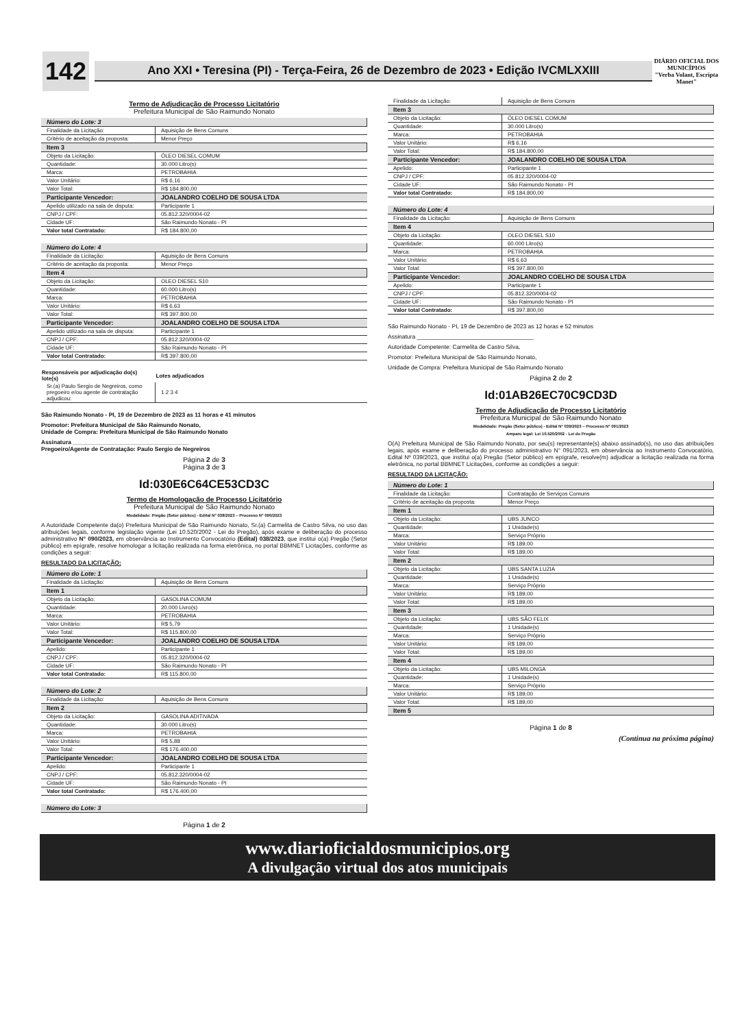142
Ano XXI • Teresina (PI) - Terça-Feira, 26 de Dezembro de 2023 • Edição IVCMLXXIII
DIÁRIO OFICIAL DOS MUNICÍPIOS
"Verba Volant, Escripta Manet"
Termo de Adjudicação de Processo Licitatório
Prefeitura Municipal de São Raimundo Nonato
| Número do Lote: 3 | |
| Finalidade da Licitação: | Aquisição de Bens Comuns |
| Critério de aceitação da proposta: | Menor Preço |
| Item 3 | |
| Objeto da Licitação: | ÓLEO DIESEL COMUM |
| Quantidade: | 30.000 Litro(s) |
| Marca: | PETROBAHIA |
| Valor Unitário: | R$ 6,16 |
| Valor Total: | R$ 184.800,00 |
| Participante Vencedor: | JOALANDRO COELHO DE SOUSA LTDA |
| Apelido utilizado na sala de disputa: | Participante 1 |
| CNPJ / CPF: | 05.812.320/0004-02 |
| Cidade UF: | São Raimundo Nonato - PI |
| Valor total Contratado: | R$ 184.800,00 |
| Número do Lote: 4 | |
| Finalidade da Licitação: | Aquisição de Bens Comuns |
| Critério de aceitação da proposta: | Menor Preço |
| Item 4 | |
| Objeto da Licitação: | OLEO DIESEL S10 |
| Quantidade: | 60.000 Litro(s) |
| Marca: | PETROBAHIA |
| Valor Unitário: | R$ 6,63 |
| Valor Total: | R$ 397.800,00 |
| Participante Vencedor: | JOALANDRO COELHO DE SOUSA LTDA |
| Apelido utilizado na sala de disputa: | Participante 1 |
| CNPJ / CPF: | 05.812.320/0004-02 |
| Cidade UF: | São Raimundo Nonato - PI |
| Valor total Contratado: | R$ 397.800,00 |
| Responsáveis por adjudicação do(s) lote(s) | Lotes adjudicados |
| --- | --- |
| Sr.(a) Paulo Sergio de Negreiros, como pregoeiro e/ou agente de contratação adjudicou: | 1 2 3 4 |
São Raimundo Nonato - PI, 19 de Dezembro de 2023 as 11 horas e 41 minutos
Promotor: Prefeitura Municipal de São Raimundo Nonato,
Unidade de Compra: Prefeitura Municipal de São Raimundo Nonato
Assinatura ____________________________________
Pregoeiro/Agente de Contratação: Paulo Sergio de Negreiros
Página 2 de 3
Página 3 de 3
Id:030E6C64CE53CD3C
Termo de Homologação de Processo Licitatório
Prefeitura Municipal de São Raimundo Nonato
Modalidade: Pregão (Setor público) - Edital N° 038/2023 – Processo N° 090/2023
A Autoridade Competente da(o) Prefeitura Municipal de São Raimundo Nonato, Sr.(a) Carmelita de Castro Silva, no uso das atribuições legais, conforme legislação vigente (Lei 10.520/2002 - Lei do Pregão), após exame e deliberação do processo administrativo N° 090/2023, em observância ao Instrumento Convocatório (Edital) 038/2023, que institui o(a) Pregão (Setor público) em epígrafe, resolve homologar a licitação realizada na forma eletrônica, no portal BBMNET Licitações, conforme as condições a seguir:
RESULTADO DA LICITAÇÃO:
| Número do Lote: 1 | |
| Finalidade da Licitação: | Aquisição de Bens Comuns |
| Item 1 | |
| Objeto da Licitação: | GASOLINA COMUM |
| Quantidade: | 20.000 Livro(s) |
| Marca: | PETROBAHIA |
| Valor Unitário: | R$ 5,79 |
| Valor Total: | R$ 115.800,00 |
| Participante Vencedor: | JOALANDRO COELHO DE SOUSA LTDA |
| Apelido: | Participante 1 |
| CNPJ / CPF: | 05.812.320/0004-02 |
| Cidade UF: | São Raimundo Nonato - PI |
| Valor total Contratado: | R$ 115.800,00 |
| Número do Lote: 2 | |
| Finalidade da Licitação: | Aquisição de Bens Comuns |
| Item 2 | |
| Objeto da Licitação: | GASOLINA ADITIVADA |
| Quantidade: | 30.000 Litro(s) |
| Marca: | PETROBAHIA |
| Valor Unitário: | R$ 5,88 |
| Valor Total: | R$ 176.400,00 |
| Participante Vencedor: | JOALANDRO COELHO DE SOUSA LTDA |
| Apelido: | Participante 1 |
| CNPJ / CPF: | 05.812.320/0004-02 |
| Cidade UF: | São Raimundo Nonato - PI |
| Valor total Contratado: | R$ 176.400,00 |
| Número do Lote: 3 |
Página 1 de 2
| Finalidade da Licitação: | Aquisição de Bens Comuns |
| Item 3 | |
| Objeto da Licitação: | ÓLEO DIESEL COMUM |
| Quantidade: | 30.000 Litro(s) |
| Marca: | PETROBAHIA |
| Valor Unitário: | R$ 6,16 |
| Valor Total: | R$ 184.800,00 |
| Participante Vencedor: | JOALANDRO COELHO DE SOUSA LTDA |
| Apelido: | Participante 1 |
| CNPJ / CPF: | 05.812.320/0004-02 |
| Cidade UF: | São Raimundo Nonato - PI |
| Valor total Contratado: | R$ 184.800,00 |
| Número do Lote: 4 | |
| Finalidade da Licitação: | Aquisição de Bens Comuns |
| Item 4 | |
| Objeto da Licitação: | OLEO DIESEL S10 |
| Quantidade: | 60.000 Litro(s) |
| Marca: | PETROBAHIA |
| Valor Unitário: | R$ 6,63 |
| Valor Total: | R$ 397.800,00 |
| Participante Vencedor: | JOALANDRO COELHO DE SOUSA LTDA |
| Apelido: | Participante 1 |
| CNPJ / CPF: | 05.812.320/0004-02 |
| Cidade UF: | São Raimundo Nonato - PI |
| Valor total Contratado: | R$ 397.800,00 |
São Raimundo Nonato - PI, 19 de Dezembro de 2023 as 12 horas e 52 minutos
Assinatura ____________________________________
Autoridade Competente: Carmelita de Castro Silva,
Promotor: Prefeitura Municipal de São Raimundo Nonato,
Unidade de Compra: Prefeitura Municipal de São Raimundo Nonato
Página 2 de 2
Id:01AB26EC70C9CD3D
Termo de Adjudicação de Processo Licitatório
Prefeitura Municipal de São Raimundo Nonato
Modalidade: Pregão (Setor público) - Edital N° 039/2023 – Processo N° 091/2023
Amparo legal: Lei 10.520/2002 - Lei do Pregão
O(A) Prefeitura Municipal de São Raimundo Nonato, por seu(s) representante(s) abaixo assinado(s), no uso das atribuições legais, após exame e deliberação do processo administrativo N° 091/2023, em observância ao Instrumento Convocatório, Edital Nº 039/2023, que institui o(a) Pregão (Setor público) em epígrafe, resolve(m) adjudicar a licitação realizada na forma eletrônica, no portal BBMNET Licitações, conforme as condições a seguir:
RESULTADO DA LICITAÇÃO:
| Número do Lote: 1 | |
| Finalidade da Licitação: | Contratação de Serviços Comuns |
| Critério de aceitação da proposta: | Menor Preço |
| Item 1 | |
| Objeto da Licitação: | UBS JUNCO |
| Quantidade: | 1 Unidade(s) |
| Marca: | Serviço Próprio |
| Valor Unitário: | R$ 189,00 |
| Valor Total: | R$ 189,00 |
| Item 2 | |
| Objeto da Licitação: | UBS SANTA LUZIA |
| Quantidade: | 1 Unidade(s) |
| Marca: | Serviço Próprio |
| Valor Unitário: | R$ 189,00 |
| Valor Total: | R$ 189,00 |
| Item 3 | |
| Objeto da Licitação: | UBS SÃO FELIX |
| Quantidade: | 1 Unidade(s) |
| Marca: | Serviço Próprio |
| Valor Unitário: | R$ 189,00 |
| Valor Total: | R$ 189,00 |
| Item 4 | |
| Objeto da Licitação: | UBS MILONGA |
| Quantidade: | 1 Unidade(s) |
| Marca: | Serviço Próprio |
| Valor Unitário: | R$ 189,00 |
| Valor Total: | R$ 189,00 |
| Item 5 | |
Página 1 de 8
(Continua na próxima página)
www.diarioficialdosmunicipios.org
A divulgação virtual dos atos municipais